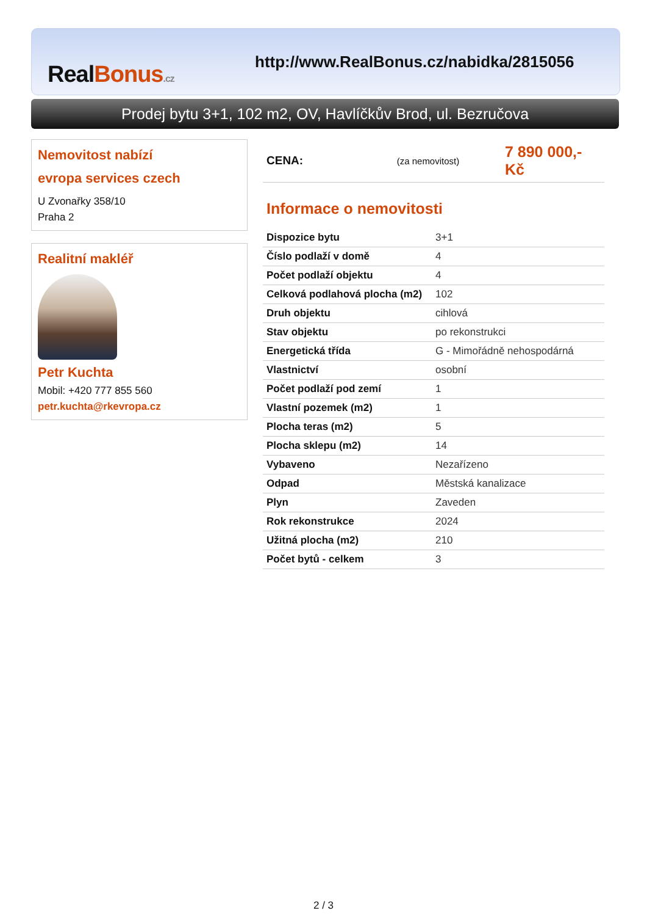RealBonus.cz
http://www.RealBonus.cz/nabidka/2815056
Prodej bytu 3+1, 102 m2, OV, Havlíčkův Brod, ul. Bezručova
Nemovitost nabízí
evropa services czech
U Zvonařky 358/10
Praha 2
Realitní makléř
Petr Kuchta
Mobil: +420 777 855 560
petr.kuchta@rkevropa.cz
CENA: (za nemovitost) 7 890 000,- Kč
Informace o nemovitosti
| Dispozice bytu | 3+1 |
| Číslo podlaží v domě | 4 |
| Počet podlaží objektu | 4 |
| Celková podlahová plocha (m2) | 102 |
| Druh objektu | cihlová |
| Stav objektu | po rekonstrukci |
| Energetická třída | G - Mimořádně nehospodárná |
| Vlastnictví | osobní |
| Počet podlaží pod zemí | 1 |
| Vlastní pozemek (m2) | 1 |
| Plocha teras (m2) | 5 |
| Plocha sklepu (m2) | 14 |
| Vybaveno | Nezařízeno |
| Odpad | Městská kanalizace |
| Plyn | Zaveden |
| Rok rekonstrukce | 2024 |
| Užitná plocha (m2) | 210 |
| Počet bytů - celkem | 3 |
2 / 3